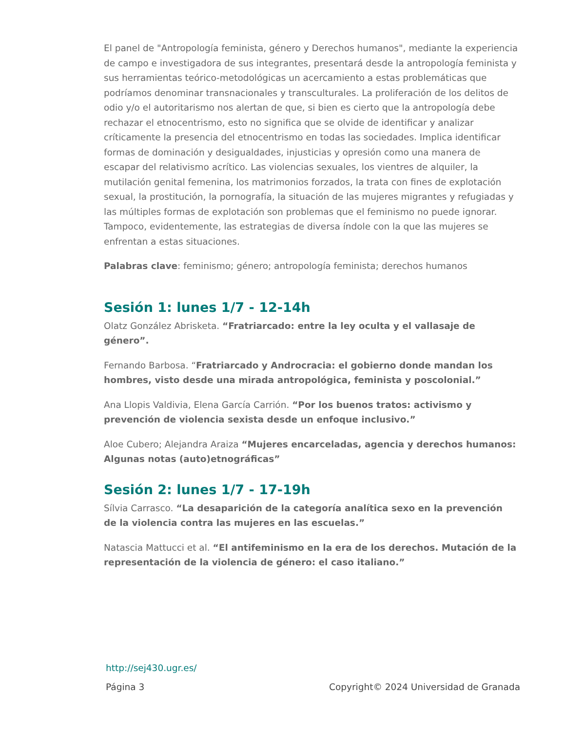El panel de "Antropología feminista, género y Derechos humanos", mediante la experiencia de campo e investigadora de sus integrantes, presentará desde la antropología feminista y sus herramientas teórico-metodológicas un acercamiento a estas problemáticas que podríamos denominar transnacionales y transculturales. La proliferación de los delitos de odio y/o el autoritarismo nos alertan de que, si bien es cierto que la antropología debe rechazar el etnocentrismo, esto no significa que se olvide de identificar y analizar críticamente la presencia del etnocentrismo en todas las sociedades. Implica identificar formas de dominación y desigualdades, injusticias y opresión como una manera de escapar del relativismo acrítico. Las violencias sexuales, los vientres de alquiler, la mutilación genital femenina, los matrimonios forzados, la trata con fines de explotación sexual, la prostitución, la pornografía, la situación de las mujeres migrantes y refugiadas y las múltiples formas de explotación son problemas que el feminismo no puede ignorar. Tampoco, evidentemente, las estrategias de diversa índole con la que las mujeres se enfrentan a estas situaciones.
Palabras clave: feminismo; género; antropología feminista; derechos humanos
Sesión 1: lunes 1/7 - 12-14h
Olatz González Abrisketa. “Fratriarcado: entre la ley oculta y el vallasaje de género”.
Fernando Barbosa. “Fratriarcado y Androcracia: el gobierno donde mandan los hombres, visto desde una mirada antropológica, feminista y poscolonial.”
Ana Llopis Valdivia, Elena García Carrión. “Por los buenos tratos: activismo y prevención de violencia sexista desde un enfoque inclusivo.”
Aloe Cubero; Alejandra Araiza “Mujeres encarceladas, agencia y derechos humanos: Algunas notas (auto)etnográficas”
Sesión 2: lunes 1/7 - 17-19h
Sílvia Carrasco. “La desaparición de la categoría analítica sexo en la prevención de la violencia contra las mujeres en las escuelas.”
Natascia Mattucci et al. “El antifeminismo en la era de los derechos. Mutación de la representación de la violencia de género: el caso italiano.”
http://sej430.ugr.es/
Página 3 Copyright© 2024 Universidad de Granada